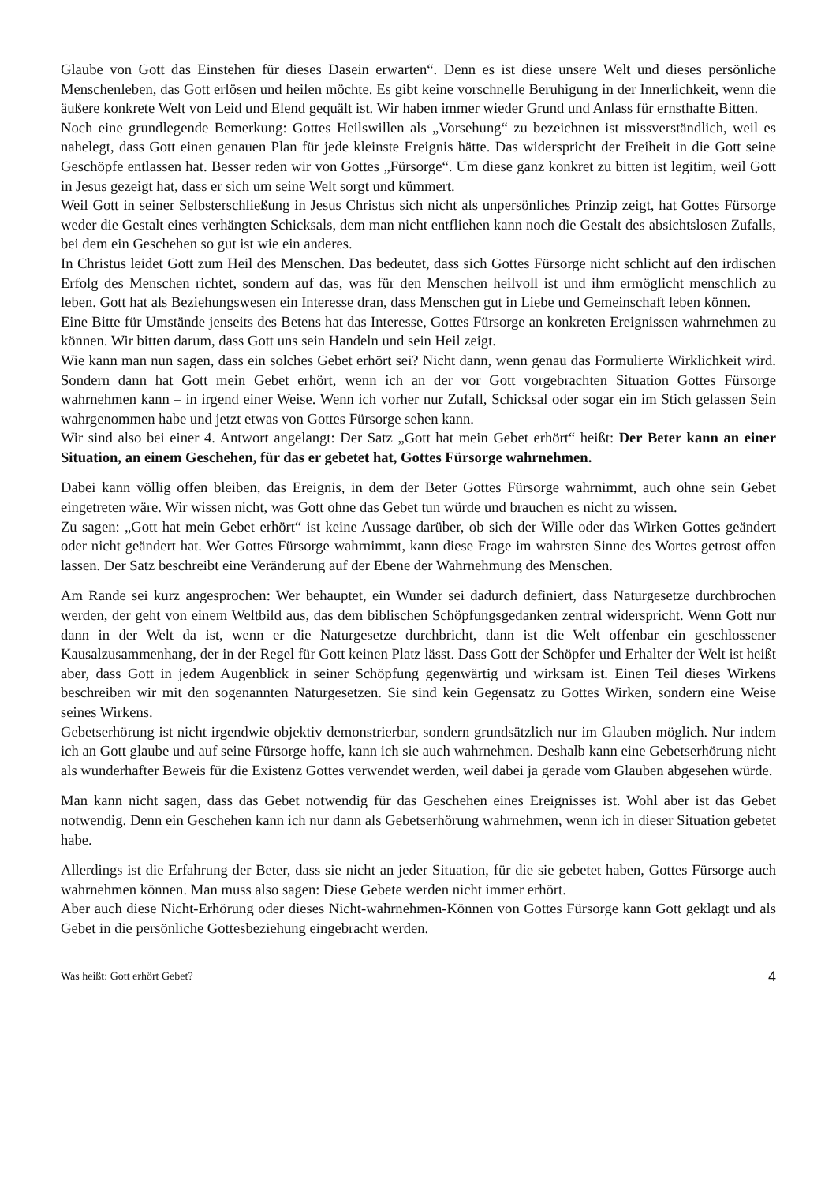Glaube von Gott das Einstehen für dieses Dasein erwarten“. Denn es ist diese unsere Welt und dieses persönliche Menschenleben, das Gott erlösen und heilen möchte. Es gibt keine vorschnelle Beruhigung in der Innerlichkeit, wenn die äußere konkrete Welt von Leid und Elend gequält ist. Wir haben immer wieder Grund und Anlass für ernsthafte Bitten.
Noch eine grundlegende Bemerkung: Gottes Heilswillen als „Vorsehung“ zu bezeichnen ist missverständlich, weil es nahelegt, dass Gott einen genauen Plan für jede kleinste Ereignis hätte. Das widerspricht der Freiheit in die Gott seine Geschöpfe entlassen hat. Besser reden wir von Gottes „Fürsorge“. Um diese ganz konkret zu bitten ist legitim, weil Gott in Jesus gezeigt hat, dass er sich um seine Welt sorgt und kümmert.
Weil Gott in seiner Selbsterschließung in Jesus Christus sich nicht als unpersönliches Prinzip zeigt, hat Gottes Fürsorge weder die Gestalt eines verhängten Schicksals, dem man nicht entfliehen kann noch die Gestalt des absichtslosen Zufalls, bei dem ein Geschehen so gut ist wie ein anderes.
In Christus leidet Gott zum Heil des Menschen. Das bedeutet, dass sich Gottes Fürsorge nicht schlicht auf den irdischen Erfolg des Menschen richtet, sondern auf das, was für den Menschen heilvoll ist und ihm ermöglicht menschlich zu leben. Gott hat als Beziehungswesen ein Interesse dran, dass Menschen gut in Liebe und Gemeinschaft leben können.
Eine Bitte für Umstände jenseits des Betens hat das Interesse, Gottes Fürsorge an konkreten Ereignissen wahrnehmen zu können. Wir bitten darum, dass Gott uns sein Handeln und sein Heil zeigt.
Wie kann man nun sagen, dass ein solches Gebet erhört sei? Nicht dann, wenn genau das Formulierte Wirklichkeit wird. Sondern dann hat Gott mein Gebet erhört, wenn ich an der vor Gott vorgebrachten Situation Gottes Fürsorge wahrnehmen kann – in irgend einer Weise. Wenn ich vorher nur Zufall, Schicksal oder sogar ein im Stich gelassen Sein wahrgenommen habe und jetzt etwas von Gottes Fürsorge sehen kann.
Wir sind also bei einer 4. Antwort angelangt: Der Satz „Gott hat mein Gebet erhört“ heißt: Der Beter kann an einer Situation, an einem Geschehen, für das er gebetet hat, Gottes Fürsorge wahrnehmen.
Dabei kann völlig offen bleiben, das Ereignis, in dem der Beter Gottes Fürsorge wahrnimmt, auch ohne sein Gebet eingetreten wäre. Wir wissen nicht, was Gott ohne das Gebet tun würde und brauchen es nicht zu wissen.
Zu sagen: „Gott hat mein Gebet erhört“ ist keine Aussage darüber, ob sich der Wille oder das Wirken Gottes geändert oder nicht geändert hat. Wer Gottes Fürsorge wahrnimmt, kann diese Frage im wahrsten Sinne des Wortes getrost offen lassen. Der Satz beschreibt eine Veränderung auf der Ebene der Wahrnehmung des Menschen.
Am Rande sei kurz angesprochen: Wer behauptet, ein Wunder sei dadurch definiert, dass Naturgesetze durchbrochen werden, der geht von einem Weltbild aus, das dem biblischen Schöpfungsgedanken zentral widerspricht. Wenn Gott nur dann in der Welt da ist, wenn er die Naturgesetze durchbricht, dann ist die Welt offenbar ein geschlossener Kausalzusammenhang, der in der Regel für Gott keinen Platz lässt. Dass Gott der Schöpfer und Erhalter der Welt ist heißt aber, dass Gott in jedem Augenblick in seiner Schöpfung gegenwärtig und wirksam ist. Einen Teil dieses Wirkens beschreiben wir mit den sogenannten Naturgesetzen. Sie sind kein Gegensatz zu Gottes Wirken, sondern eine Weise seines Wirkens.
Gebetserhörung ist nicht irgendwie objektiv demonstrierbar, sondern grundsätzlich nur im Glauben möglich. Nur indem ich an Gott glaube und auf seine Fürsorge hoffe, kann ich sie auch wahrnehmen. Deshalb kann eine Gebetserhörung nicht als wunderhafter Beweis für die Existenz Gottes verwendet werden, weil dabei ja gerade vom Glauben abgesehen würde.
Man kann nicht sagen, dass das Gebet notwendig für das Geschehen eines Ereignisses ist. Wohl aber ist das Gebet notwendig. Denn ein Geschehen kann ich nur dann als Gebetserhörung wahrnehmen, wenn ich in dieser Situation gebetet habe.
Allerdings ist die Erfahrung der Beter, dass sie nicht an jeder Situation, für die sie gebetet haben, Gottes Fürsorge auch wahrnehmen können. Man muss also sagen: Diese Gebete werden nicht immer erhört.
Aber auch diese Nicht-Erhörung oder dieses Nicht-wahrnehmen-Können von Gottes Fürsorge kann Gott geklagt und als Gebet in die persönliche Gottesbeziehung eingebracht werden.
Was heißt: Gott erhört Gebet? 4